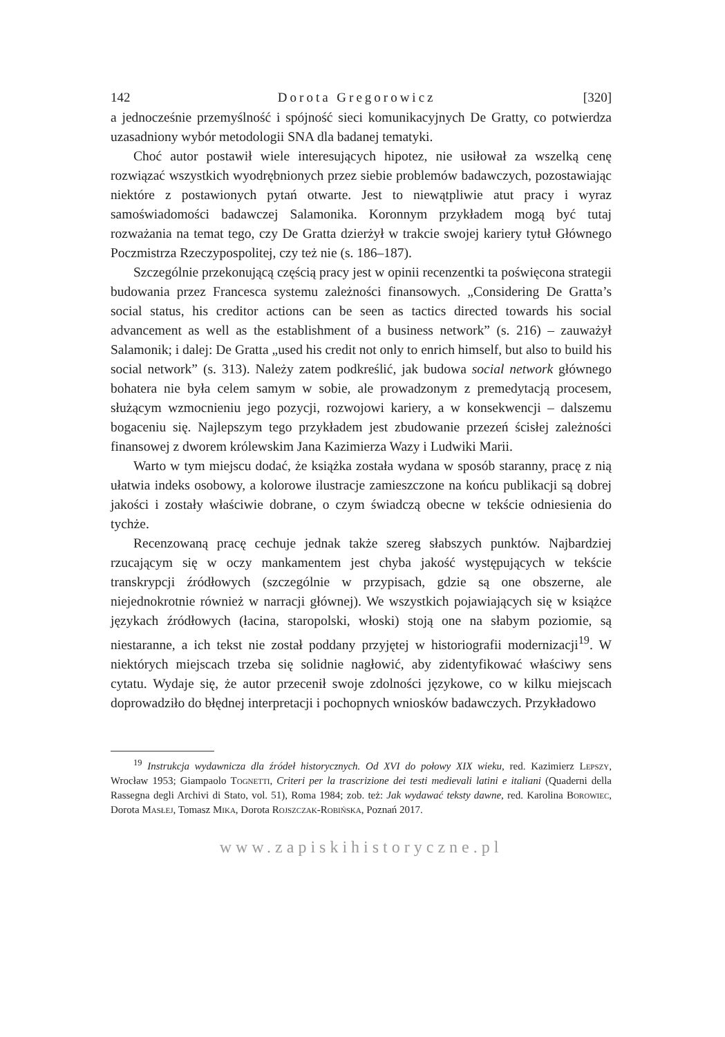142 Dorota Gregorowicz [320]
a jednocześnie przemyślność i spójność sieci komunikacyjnych De Gratty, co potwierdza uzasadniony wybór metodologii SNA dla badanej tematyki.
Choć autor postawił wiele interesujących hipotez, nie usiłował za wszelką cenę rozwiązać wszystkich wyodrębnionych przez siebie problemów badawczych, pozostawiając niektóre z postawionych pytań otwarte. Jest to niewątpliwie atut pracy i wyraz samoświadomości badawczej Salamonika. Koronnym przykładem mogą być tutaj rozważania na temat tego, czy De Gratta dzierżył w trakcie swojej kariery tytuł Głównego Poczmistrza Rzeczypospolitej, czy też nie (s. 186–187).
Szczególnie przekonującą częścią pracy jest w opinii recenzentki ta poświęcona strategii budowania przez Francesca systemu zależności finansowych. „Considering De Gratta’s social status, his creditor actions can be seen as tactics directed towards his social advancement as well as the establishment of a business network” (s. 216) – zauważył Salamonik; i dalej: De Gratta „used his credit not only to enrich himself, but also to build his social network” (s. 313). Należy zatem podkreślić, jak budowa social network głównego bohatera nie była celem samym w sobie, ale prowadzonym z premedytacją procesem, służącym wzmocnieniu jego pozycji, rozwojowi kariery, a w konsekwencji – dalszemu bogaceniu się. Najlepszym tego przykładem jest zbudowanie przezeń ścisłej zależności finansowej z dworem królewskim Jana Kazimierza Wazy i Ludwiki Marii.
Warto w tym miejscu dodać, że książka została wydana w sposób staranny, pracę z nią ułatwia indeks osobowy, a kolorowe ilustracje zamieszczone na końcu publikacji są dobrej jakości i zostały właściwie dobrane, o czym świadczą obecne w tekście odniesienia do tychże.
Recenzowaną pracę cechuje jednak także szereg słabszych punktów. Najbardziej rzucającym się w oczy mankamentem jest chyba jakość występujących w tekście transkrypcji źródłowych (szczególnie w przypisach, gdzie są one obszerne, ale niejednokrotnie również w narracji głównej). We wszystkich pojawiających się w książce językach źródłowych (łacina, staropolski, włoski) stoją one na słabym poziomie, są niestaranne, a ich tekst nie został poddany przyjętej w historiografii modernizacji<sup>19</sup>. W niektórych miejscach trzeba się solidnie nagłowić, aby zidentyfikować właściwy sens cytatu. Wydaje się, że autor przecenił swoje zdolności językowe, co w kilku miejscach doprowadziło do błędnej interpretacji i pochopnych wniosków badawczych. Przykładowo
<sup>19</sup> Instrukcja wydawnicza dla źródeł historycznych. Od XVI do połowy XIX wieku, red. Kazimierz Lepszy, Wrocław 1953; Giampaolo Tognetti, Criteri per la trascrizione dei testi medievali latini e italiani (Quaderni della Rassegna degli Archivi di Stato, vol. 51), Roma 1984; zob. też: Jak wydawać teksty dawne, red. Karolina Borowiec, Dorota Masłej, Tomasz Mika, Dorota Rojszczak-Robińska, Poznań 2017.
www.zapiskihistoryczne.pl